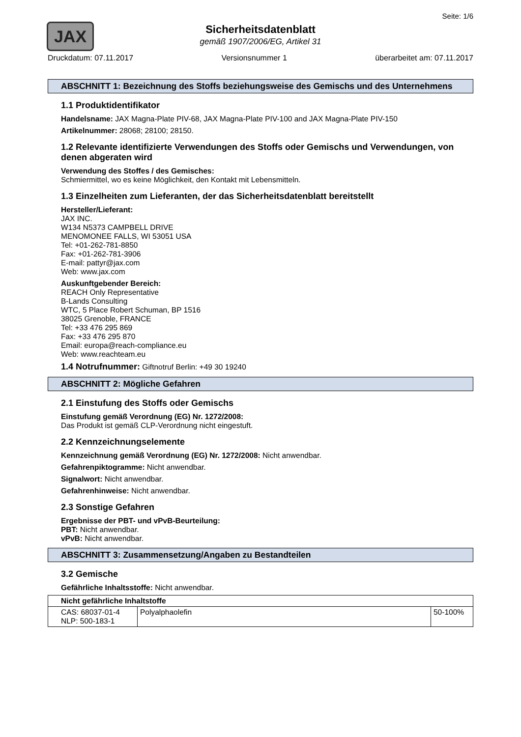Seite: 1/6
JAX
Sicherheitsdatenblatt
gemäß 1907/2006/EG, Artikel 31
Druckdatum: 07.11.2017 Versionsnummer 1 überarbeitet am: 07.11.2017
ABSCHNITT 1: Bezeichnung des Stoffs beziehungsweise des Gemischs und des Unternehmens
1.1 Produktidentifikator
Handelsname: JAX Magna-Plate PIV-68, JAX Magna-Plate PIV-100 and JAX Magna-Plate PIV-150
Artikelnummer: 28068; 28100; 28150.
1.2 Relevante identifizierte Verwendungen des Stoffs oder Gemischs und Verwendungen, von denen abgeraten wird
Verwendung des Stoffes / des Gemisches:
Schmiermittel, wo es keine Möglichkeit, den Kontakt mit Lebensmitteln.
1.3 Einzelheiten zum Lieferanten, der das Sicherheitsdatenblatt bereitstellt
Hersteller/Lieferant:
JAX INC.
W134 N5373 CAMPBELL DRIVE
MENOMONEE FALLS, WI 53051 USA
Tel: +01-262-781-8850
Fax: +01-262-781-3906
E-mail: pattyr@jax.com
Web: www.jax.com
Auskunftgebender Bereich:
REACH Only Representative
B-Lands Consulting
WTC, 5 Place Robert Schuman, BP 1516
38025 Grenoble, FRANCE
Tel: +33 476 295 869
Fax: +33 476 295 870
Email: europa@reach-compliance.eu
Web: www.reachteam.eu
1.4 Notrufnummer: Giftnotruf Berlin: +49 30 19240
ABSCHNITT 2: Mögliche Gefahren
2.1 Einstufung des Stoffs oder Gemischs
Einstufung gemäß Verordnung (EG) Nr. 1272/2008:
Das Produkt ist gemäß CLP-Verordnung nicht eingestuft.
2.2 Kennzeichnungselemente
Kennzeichnung gemäß Verordnung (EG) Nr. 1272/2008: Nicht anwendbar.
Gefahrenpiktogramme: Nicht anwendbar.
Signalwort: Nicht anwendbar.
Gefahrenhinweise: Nicht anwendbar.
2.3 Sonstige Gefahren
Ergebnisse der PBT- und vPvB-Beurteilung:
PBT: Nicht anwendbar.
vPvB: Nicht anwendbar.
ABSCHNITT 3: Zusammensetzung/Angaben zu Bestandteilen
3.2 Gemische
Gefährliche Inhaltsstoffe: Nicht anwendbar.
| Nicht gefährliche Inhaltstoffe | | |
| --- | --- | --- |
| CAS: 68037-01-4 NLP: 500-183-1 | Polyalphaolefin | 50-100% |